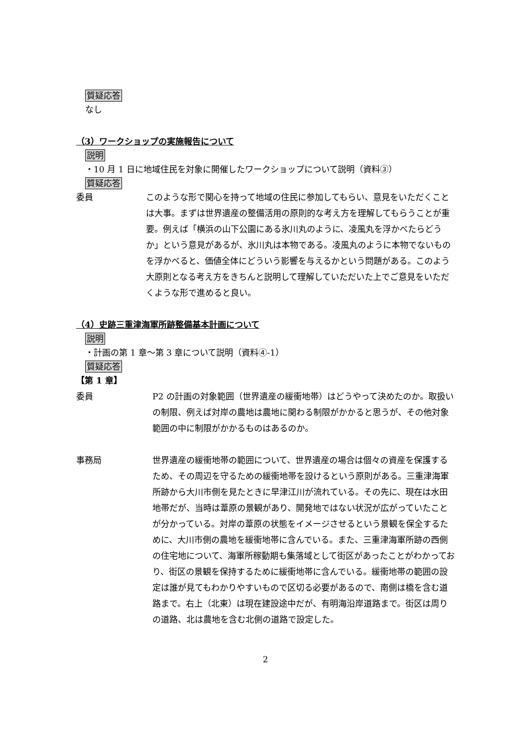質疑応答
なし
（3）ワークショップの実施報告について
説明
・10 月 1 日に地域住民を対象に開催したワークショップについて説明（資料③）
質疑応答
委員 このような形で関心を持って地域の住民に参加してもらい、意見をいただくことは大事。まずは世界遺産の整備活用の原則的な考え方を理解してもらうことが重要。例えば「横浜の山下公園にある氷川丸のように、凌風丸を浮かべたらどうか」という意見があるが、氷川丸は本物である。凌風丸のように本物でないものを浮かべると、価値全体にどういう影響を与えるかという問題がある。このよう大原則となる考え方をきちんと説明して理解していただいた上でご意見をいただくような形で進めると良い。
（4）史跡三重津海軍所跡整備基本計画について
説明
・計画の第 1 章～第 3 章について説明（資料④-1）
質疑応答
【第 1 章】
委員 P2 の計画の対象範囲（世界遺産の緩衝地帯）はどうやって決めたのか。取扱いの制限、例えば対岸の農地は農地に関わる制限がかかると思うが、その他対象範囲の中に制限がかかるものはあるのか。
事務局 世界遺産の緩衝地帯の範囲について、世界遺産の場合は個々の資産を保護するため、その周辺を守るための緩衝地帯を設けるという原則がある。三重津海軍所跡から大川市側を見たときに早津江川が流れている。その先に、現在は水田地帯だが、当時は葦原の景観があり、開発地ではない状況が広がっていたことが分かっている。対岸の葦原の状態をイメージさせるという景観を保全するために、大川市側の農地を緩衝地帯に含んでいる。また、三重津海軍所跡の西側の住宅地について、海軍所稼動期も集落域として街区があったことがわかっており、街区の景観を保持するために緩衝地帯に含んでいる。緩衝地帯の範囲の設定は誰が見てもわかりやすいもので区切る必要があるので、南側は橋を含む道路まで。右上（北東）は現在建設途中だが、有明海沿岸道路まで。街区は周りの道路、北は農地を含む北側の道路で設定した。
2